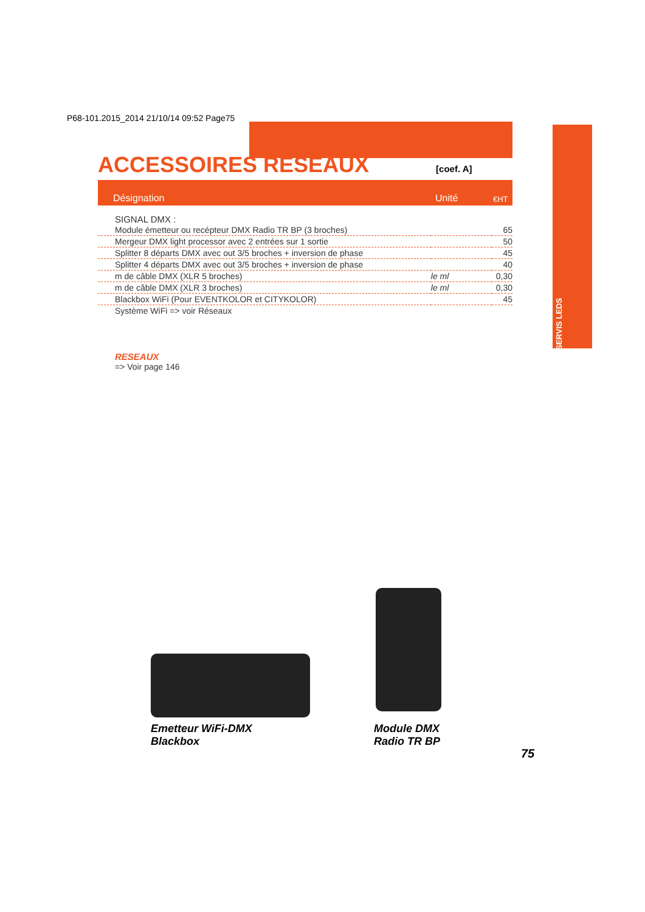P68-101.2015_2014 21/10/14 09:52 Page75
ACCESSOIRES RESEAUX
[coef. A]
Désignation Unité €HT
ASSERVIS LEDS
SIGNAL DMX :
| Module émetteur ou recépteur DMX Radio TR BP (3 broches) | | 65 |
| Mergeur DMX light processor avec 2 entrées sur 1 sortie | | 50 |
| Splitter 8 départs DMX avec out 3/5 broches + inversion de phase | | 45 |
| Splitter 4 départs DMX avec out 3/5 broches + inversion de phase | | 40 |
| m de câble DMX (XLR 5 broches) | le ml | 0,30 |
| m de câble DMX (XLR 3 broches) | le ml | 0,30 |
| Blackbox WiFi (Pour EVENTKOLOR et CITYKOLOR) | | 45 |
| Système WiFi => voir Réseaux | | |
RESEAUX
=> Voir page 146
Emetteur WiFi-DMX
Blackbox
Module DMX
Radio TR BP
75